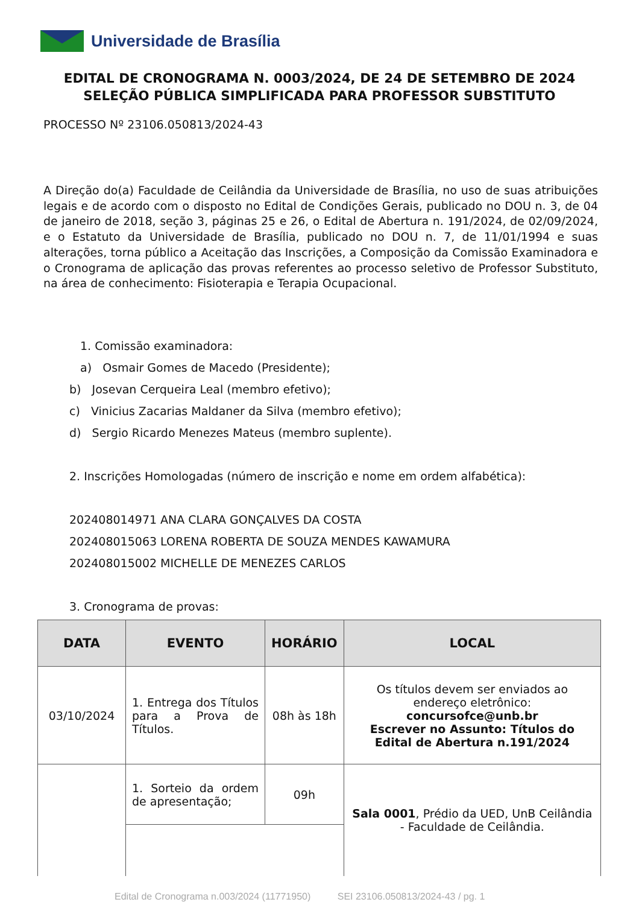Universidade de Brasília
EDITAL DE CRONOGRAMA N. 0003/2024, DE 24 DE SETEMBRO DE 2024
SELEÇÃO PÚBLICA SIMPLIFICADA PARA PROFESSOR SUBSTITUTO
PROCESSO Nº 23106.050813/2024-43
A Direção do(a) Faculdade de Ceilândia da Universidade de Brasília, no uso de suas atribuições legais e de acordo com o disposto no Edital de Condições Gerais, publicado no DOU n. 3, de 04 de janeiro de 2018, seção 3, páginas 25 e 26, o Edital de Abertura n. 191/2024, de 02/09/2024, e o Estatuto da Universidade de Brasília, publicado no DOU n. 7, de 11/01/1994 e suas alterações, torna público a Aceitação das Inscrições, a Composição da Comissão Examinadora e o Cronograma de aplicação das provas referentes ao processo seletivo de Professor Substituto, na área de conhecimento: Fisioterapia e Terapia Ocupacional.
1. Comissão examinadora:
a) Osmair Gomes de Macedo (Presidente);
b) Josevan Cerqueira Leal (membro efetivo);
c) Vinicius Zacarias Maldaner da Silva (membro efetivo);
d) Sergio Ricardo Menezes Mateus (membro suplente).
2. Inscrições Homologadas (número de inscrição e nome em ordem alfabética):
202408014971 ANA CLARA GONÇALVES DA COSTA
202408015063 LORENA ROBERTA DE SOUZA MENDES KAWAMURA
202408015002 MICHELLE DE MENEZES CARLOS
3. Cronograma de provas:
| DATA | EVENTO | HORÁRIO | LOCAL |
| --- | --- | --- | --- |
| 03/10/2024 | 1. Entrega dos Títulos para a Prova de Títulos. | 08h às 18h | Os títulos devem ser enviados ao endereço eletrônico: concursofce@unb.br Escrever no Assunto: Títulos do Edital de Abertura n.191/2024 |
| | 1. Sorteio da ordem de apresentação; | 09h | Sala 0001 , Prédio da UED, UnB Ceilândia - Faculdade de Ceilândia. |
Edital de Cronograma n.003/2024 (11771950) SEI 23106.050813/2024-43 / pg. 1